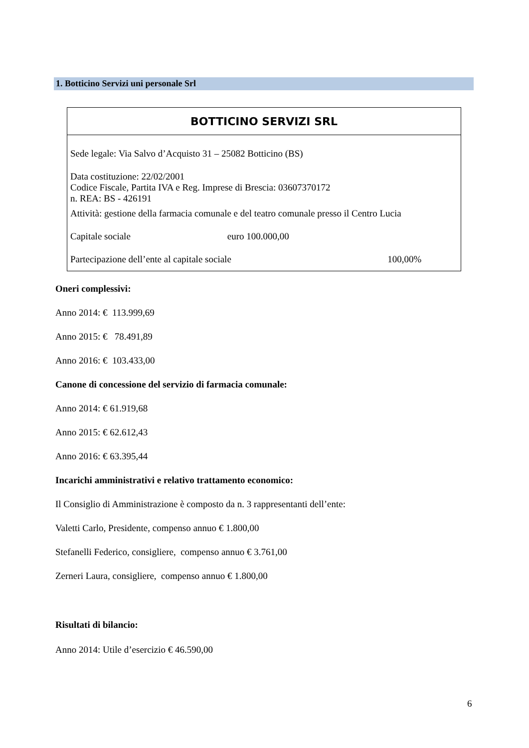1. Botticino Servizi uni personale Srl
| BOTTICINO SERVIZI SRL | | |
| --- | --- | --- |
| Sede legale: Via Salvo d’Acquisto 31 – 25082 Botticino (BS) | | |
| Data costituzione: 22/02/2001 Codice Fiscale, Partita IVA e Reg. Imprese di Brescia: 03607370172 n. REA: BS - 426191 | | |
| Attività: gestione della farmacia comunale e del teatro comunale presso il Centro Lucia | | |
| Capitale sociale | euro 100.000,00 | |
| Partecipazione dell’ente al capitale sociale | | 100,00% |
Oneri complessivi:
Anno 2014: € 113.999,69
Anno 2015: € 78.491,89
Anno 2016: € 103.433,00
Canone di concessione del servizio di farmacia comunale:
Anno 2014: € 61.919,68
Anno 2015: € 62.612,43
Anno 2016: € 63.395,44
Incarichi amministrativi e relativo trattamento economico:
Il Consiglio di Amministrazione è composto da n. 3 rappresentanti dell’ente:
Valetti Carlo, Presidente, compenso annuo € 1.800,00
Stefanelli Federico, consigliere, compenso annuo € 3.761,00
Zerneri Laura, consigliere, compenso annuo € 1.800,00
Risultati di bilancio:
Anno 2014: Utile d’esercizio € 46.590,00
6